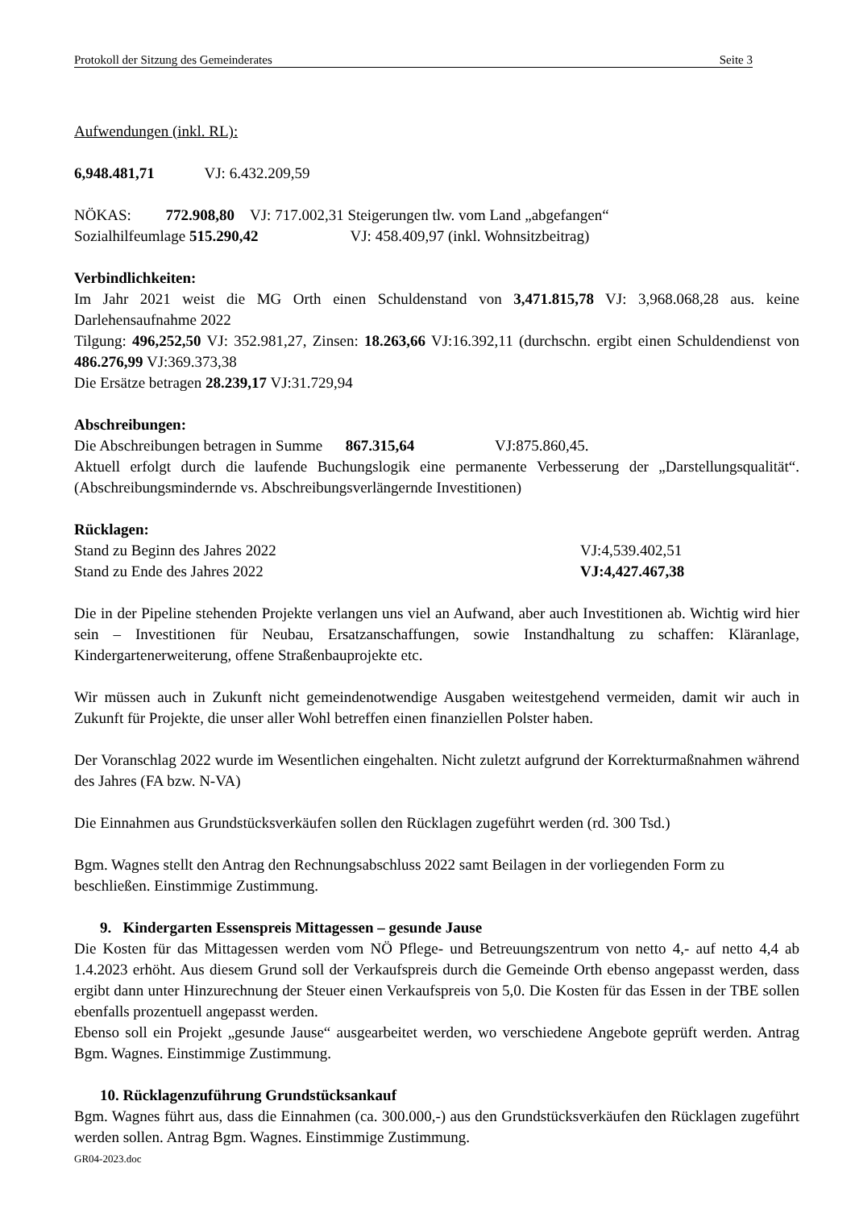Protokoll der Sitzung des Gemeinderates Seite 3
Aufwendungen (inkl. RL):
6,948.481,71 VJ: 6.432.209,59
NÖKAS: 772.908,80 VJ: 717.002,31 Steigerungen tlw. vom Land „abgefangen“
Sozialhilfeumlage 515.290,42 VJ: 458.409,97 (inkl. Wohnsitzbeitrag)
Verbindlichkeiten:
Im Jahr 2021 weist die MG Orth einen Schuldenstand von 3,471.815,78 VJ: 3,968.068,28 aus. keine Darlehensaufnahme 2022
Tilgung: 496,252,50 VJ: 352.981,27, Zinsen: 18.263,66 VJ:16.392,11 (durchschn. ergibt einen Schuldendienst von 486.276,99 VJ:369.373,38
Die Ersätze betragen 28.239,17 VJ:31.729,94
Abschreibungen:
Die Abschreibungen betragen in Summe 867.315,64 VJ:875.860,45.
Aktuell erfolgt durch die laufende Buchungslogik eine permanente Verbesserung der „Darstellungsqualität“. (Abschreibungsmindernde vs. Abschreibungsverlängernde Investitionen)
Rücklagen:
Stand zu Beginn des Jahres 2022 VJ:4,539.402,51
Stand zu Ende des Jahres 2022 VJ:4,427.467,38
Die in der Pipeline stehenden Projekte verlangen uns viel an Aufwand, aber auch Investitionen ab. Wichtig wird hier sein – Investitionen für Neubau, Ersatzanschaffungen, sowie Instandhaltung zu schaffen: Kläranlage, Kindergartenerweiterung, offene Straßenbauprojekte etc.
Wir müssen auch in Zukunft nicht gemeindenotwendige Ausgaben weitestgehend vermeiden, damit wir auch in Zukunft für Projekte, die unser aller Wohl betreffen einen finanziellen Polster haben.
Der Voranschlag 2022 wurde im Wesentlichen eingehalten. Nicht zuletzt aufgrund der Korrekturmaßnahmen während des Jahres (FA bzw. N-VA)
Die Einnahmen aus Grundstücksverkäufen sollen den Rücklagen zugeführt werden (rd. 300 Tsd.)
Bgm. Wagnes stellt den Antrag den Rechnungsabschluss 2022 samt Beilagen in der vorliegenden Form zu beschließen. Einstimmige Zustimmung.
9. Kindergarten Essenspreis Mittagessen – gesunde Jause
Die Kosten für das Mittagessen werden vom NÖ Pflege- und Betreuungszentrum von netto 4,- auf netto 4,4 ab 1.4.2023 erhöht. Aus diesem Grund soll der Verkaufspreis durch die Gemeinde Orth ebenso angepasst werden, dass ergibt dann unter Hinzurechnung der Steuer einen Verkaufspreis von 5,0. Die Kosten für das Essen in der TBE sollen ebenfalls prozentuell angepasst werden.
Ebenso soll ein Projekt „gesunde Jause“ ausgearbeitet werden, wo verschiedene Angebote geprüft werden. Antrag Bgm. Wagnes. Einstimmige Zustimmung.
10. Rücklagenzuführung Grundstücksankauf
Bgm. Wagnes führt aus, dass die Einnahmen (ca. 300.000,-) aus den Grundstücksverkäufen den Rücklagen zugeführt werden sollen. Antrag Bgm. Wagnes. Einstimmige Zustimmung.
GR04-2023.doc